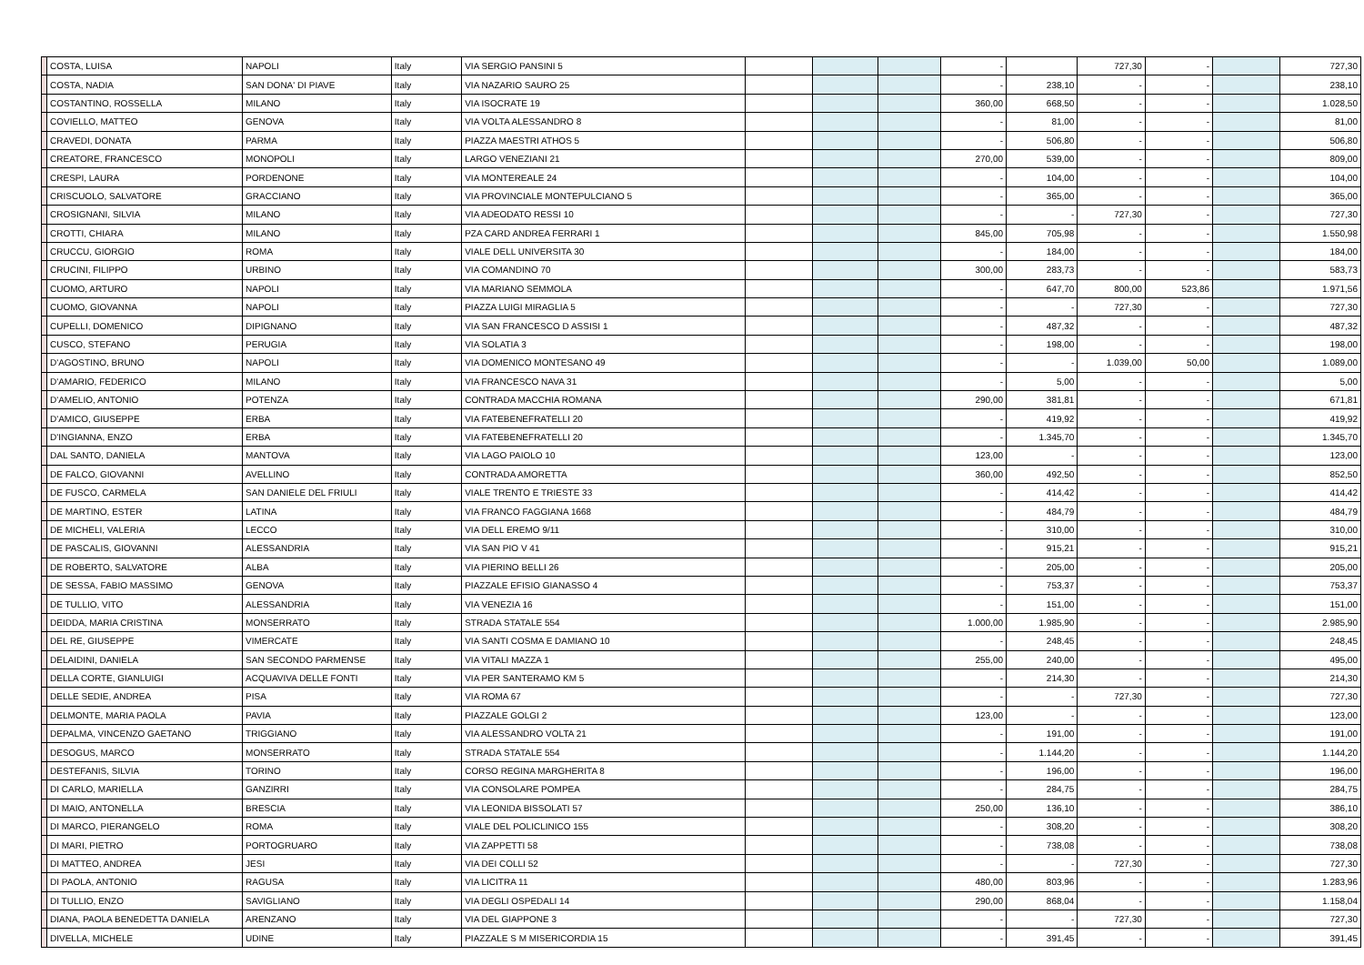| | COSTA, LUISA | NAPOLI | Italy | VIA SERGIO PANSINI 5 | | | | - | | 727,30 | - | | 727,30 |
| | COSTA, NADIA | SAN DONA' DI PIAVE | Italy | VIA NAZARIO SAURO 25 | | | | - | 238,10 | - | - | | 238,10 |
| | COSTANTINO, ROSSELLA | MILANO | Italy | VIA ISOCRATE 19 | | | | 360,00 | 668,50 | - | - | | 1.028,50 |
| | COVIELLO, MATTEO | GENOVA | Italy | VIA VOLTA ALESSANDRO 8 | | | | - | 81,00 | - | - | | 81,00 |
| | CRAVEDI, DONATA | PARMA | Italy | PIAZZA MAESTRI ATHOS 5 | | | | - | 506,80 | - | - | | 506,80 |
| | CREATORE, FRANCESCO | MONOPOLI | Italy | LARGO VENEZIANI 21 | | | | 270,00 | 539,00 | - | - | | 809,00 |
| | CRESPI, LAURA | PORDENONE | Italy | VIA MONTEREALE 24 | | | | - | 104,00 | - | - | | 104,00 |
| | CRISCUOLO, SALVATORE | GRACCIANO | Italy | VIA PROVINCIALE MONTEPULCIANO 5 | | | | - | 365,00 | - | - | | 365,00 |
| | CROSIGNANI, SILVIA | MILANO | Italy | VIA ADEODATO RESSI 10 | | | | - | - | 727,30 | - | | 727,30 |
| | CROTTI, CHIARA | MILANO | Italy | PZA CARD ANDREA FERRARI 1 | | | | 845,00 | 705,98 | - | - | | 1.550,98 |
| | CRUCCU, GIORGIO | ROMA | Italy | VIALE DELL UNIVERSITA 30 | | | | - | 184,00 | - | - | | 184,00 |
| | CRUCINI, FILIPPO | URBINO | Italy | VIA COMANDINO 70 | | | | 300,00 | 283,73 | - | - | | 583,73 |
| | CUOMO, ARTURO | NAPOLI | Italy | VIA MARIANO SEMMOLA | | | | - | 647,70 | 800,00 | 523,86 | | 1.971,56 |
| | CUOMO, GIOVANNA | NAPOLI | Italy | PIAZZA LUIGI MIRAGLIA 5 | | | | - | - | 727,30 | - | | 727,30 |
| | CUPELLI, DOMENICO | DIPIGNANO | Italy | VIA SAN FRANCESCO D ASSISI 1 | | | | - | 487,32 | - | - | | 487,32 |
| | CUSCO, STEFANO | PERUGIA | Italy | VIA SOLATIA 3 | | | | - | 198,00 | - | - | | 198,00 |
| | D'AGOSTINO, BRUNO | NAPOLI | Italy | VIA DOMENICO MONTESANO 49 | | | | - | - | 1.039,00 | 50,00 | | 1.089,00 |
| | D'AMARIO, FEDERICO | MILANO | Italy | VIA FRANCESCO NAVA 31 | | | | - | 5,00 | - | - | | 5,00 |
| | D'AMELIO, ANTONIO | POTENZA | Italy | CONTRADA MACCHIA ROMANA | | | | 290,00 | 381,81 | - | - | | 671,81 |
| | D'AMICO, GIUSEPPE | ERBA | Italy | VIA FATEBENEFRATELLI 20 | | | | - | 419,92 | - | - | | 419,92 |
| | D'INGIANNA, ENZO | ERBA | Italy | VIA FATEBENEFRATELLI 20 | | | | - | 1.345,70 | - | - | | 1.345,70 |
| | DAL SANTO, DANIELA | MANTOVA | Italy | VIA LAGO PAIOLO 10 | | | | 123,00 | - | - | - | | 123,00 |
| | DE FALCO, GIOVANNI | AVELLINO | Italy | CONTRADA AMORETTA | | | | 360,00 | 492,50 | - | - | | 852,50 |
| | DE FUSCO, CARMELA | SAN DANIELE DEL FRIULI | Italy | VIALE TRENTO E TRIESTE 33 | | | | - | 414,42 | - | - | | 414,42 |
| | DE MARTINO, ESTER | LATINA | Italy | VIA FRANCO FAGGIANA 1668 | | | | - | 484,79 | - | - | | 484,79 |
| | DE MICHELI, VALERIA | LECCO | Italy | VIA DELL EREMO 9/11 | | | | - | 310,00 | - | - | | 310,00 |
| | DE PASCALIS, GIOVANNI | ALESSANDRIA | Italy | VIA SAN PIO V 41 | | | | - | 915,21 | - | - | | 915,21 |
| | DE ROBERTO, SALVATORE | ALBA | Italy | VIA PIERINO BELLI 26 | | | | - | 205,00 | - | - | | 205,00 |
| | DE SESSA, FABIO MASSIMO | GENOVA | Italy | PIAZZALE EFISIO GIANASSO 4 | | | | - | 753,37 | - | - | | 753,37 |
| | DE TULLIO, VITO | ALESSANDRIA | Italy | VIA VENEZIA 16 | | | | - | 151,00 | - | - | | 151,00 |
| | DEIDDA, MARIA CRISTINA | MONSERRATO | Italy | STRADA STATALE 554 | | | | 1.000,00 | 1.985,90 | - | - | | 2.985,90 |
| | DEL RE, GIUSEPPE | VIMERCATE | Italy | VIA SANTI COSMA E DAMIANO 10 | | | | - | 248,45 | - | - | | 248,45 |
| | DELAIDINI, DANIELA | SAN SECONDO PARMENSE | Italy | VIA VITALI MAZZA 1 | | | | 255,00 | 240,00 | - | - | | 495,00 |
| | DELLA CORTE, GIANLUIGI | ACQUAVIVA DELLE FONTI | Italy | VIA PER SANTERAMO KM 5 | | | | - | 214,30 | - | - | | 214,30 |
| | DELLE SEDIE, ANDREA | PISA | Italy | VIA ROMA 67 | | | | - | - | 727,30 | - | | 727,30 |
| | DELMONTE, MARIA PAOLA | PAVIA | Italy | PIAZZALE GOLGI 2 | | | | 123,00 | - | - | - | | 123,00 |
| | DEPALMA, VINCENZO GAETANO | TRIGGIANO | Italy | VIA ALESSANDRO VOLTA 21 | | | | - | 191,00 | - | - | | 191,00 |
| | DESOGUS, MARCO | MONSERRATO | Italy | STRADA STATALE 554 | | | | - | 1.144,20 | - | - | | 1.144,20 |
| | DESTEFANIS, SILVIA | TORINO | Italy | CORSO REGINA MARGHERITA 8 | | | | - | 196,00 | - | - | | 196,00 |
| | DI CARLO, MARIELLA | GANZIRRI | Italy | VIA CONSOLARE POMPEA | | | | - | 284,75 | - | - | | 284,75 |
| | DI MAIO, ANTONELLA | BRESCIA | Italy | VIA LEONIDA BISSOLATI 57 | | | | 250,00 | 136,10 | - | - | | 386,10 |
| | DI MARCO, PIERANGELO | ROMA | Italy | VIALE DEL POLICLINICO 155 | | | | - | 308,20 | - | - | | 308,20 |
| | DI MARI, PIETRO | PORTOGRUARO | Italy | VIA ZAPPETTI 58 | | | | - | 738,08 | - | - | | 738,08 |
| | DI MATTEO, ANDREA | JESI | Italy | VIA DEI COLLI 52 | | | | - | - | 727,30 | - | | 727,30 |
| | DI PAOLA, ANTONIO | RAGUSA | Italy | VIA LICITRA 11 | | | | 480,00 | 803,96 | - | - | | 1.283,96 |
| | DI TULLIO, ENZO | SAVIGLIANO | Italy | VIA DEGLI OSPEDALI 14 | | | | 290,00 | 868,04 | - | - | | 1.158,04 |
| | DIANA, PAOLA BENEDETTA DANIELA | ARENZANO | Italy | VIA DEL GIAPPONE 3 | | | | - | - | 727,30 | - | | 727,30 |
| | DIVELLA, MICHELE | UDINE | Italy | PIAZZALE S M MISERICORDIA 15 | | | | - | 391,45 | - | - | | 391,45 |